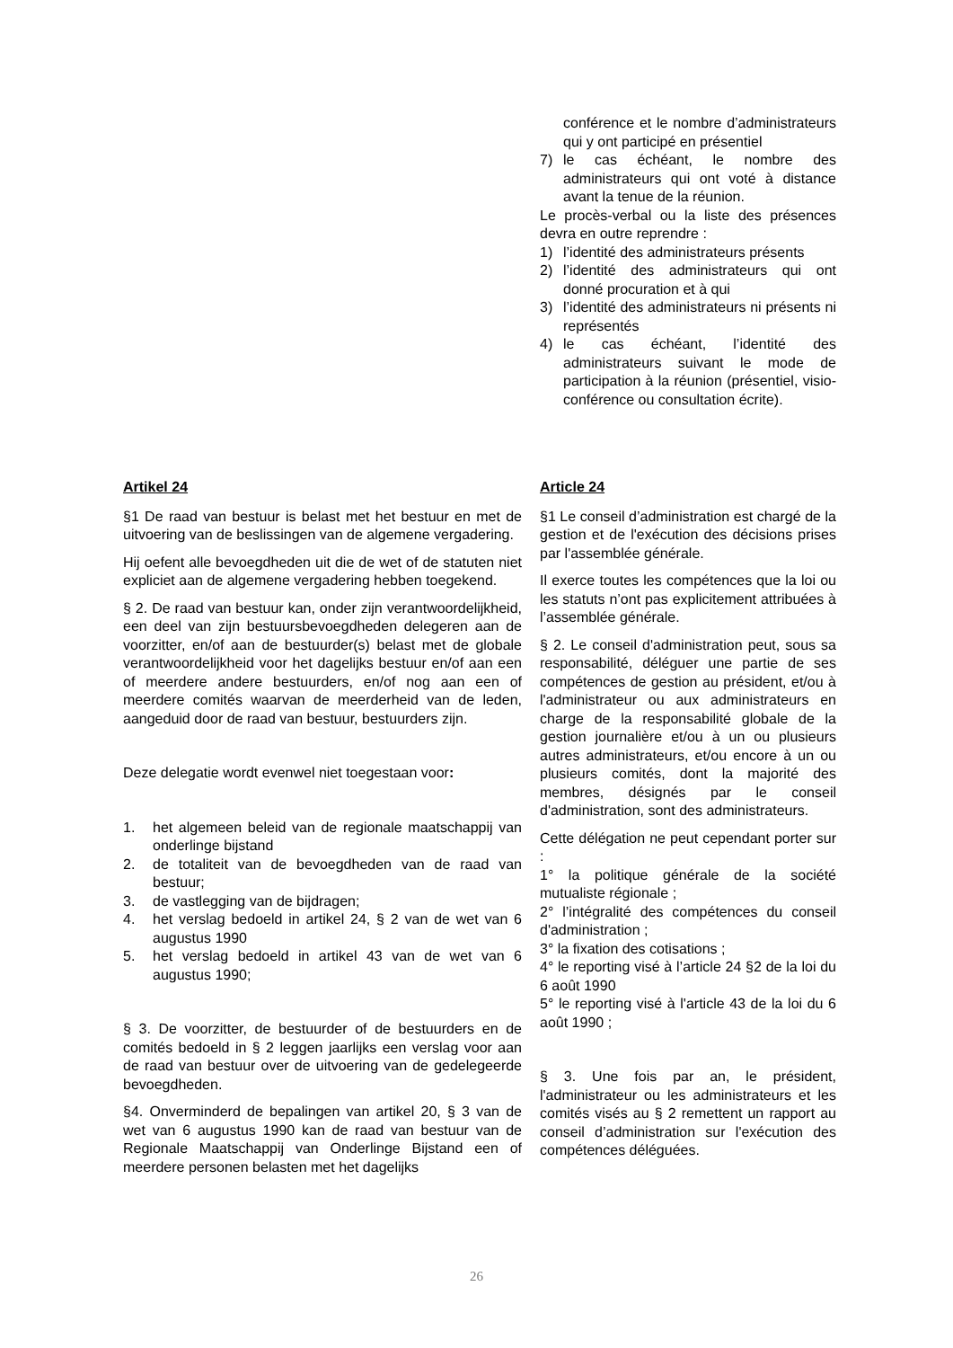conférence et le nombre d’administrateurs qui y ont participé en présentiel
7) le cas échéant, le nombre des administrateurs qui ont voté à distance avant la tenue de la réunion.
Le procès-verbal ou la liste des présences devra en outre reprendre :
1) l’identité des administrateurs présents
2) l’identité des administrateurs qui ont donné procuration et à qui
3) l’identité des administrateurs ni présents ni représentés
4) le cas échéant, l’identité des administrateurs suivant le mode de participation à la réunion (présentiel, visio-conférence ou consultation écrite).
Artikel 24
§1 De raad van bestuur is belast met het bestuur en met de uitvoering van de beslissingen van de algemene vergadering.
Hij oefent alle bevoegdheden uit die de wet of de statuten niet expliciet aan de algemene vergadering hebben toegekend.
§ 2. De raad van bestuur kan, onder zijn verantwoordelijkheid, een deel van zijn bestuursbevoegdheden delegeren aan de voorzitter, en/of aan de bestuurder(s) belast met de globale verantwoordelijkheid voor het dagelijks bestuur en/of aan een of meerdere andere bestuurders, en/of nog aan een of meerdere comités waarvan de meerderheid van de leden, aangeduid door de raad van bestuur, bestuurders zijn.
Deze delegatie wordt evenwel niet toegestaan voor:
1. het algemeen beleid van de regionale maatschappij van onderlinge bijstand
2. de totaliteit van de bevoegdheden van de raad van bestuur;
3. de vastlegging van de bijdragen;
4. het verslag bedoeld in artikel 24, § 2 van de wet van 6 augustus 1990
5. het verslag bedoeld in artikel 43 van de wet van 6 augustus 1990;
§ 3. De voorzitter, de bestuurder of de bestuurders en de comités bedoeld in § 2 leggen jaarlijks een verslag voor aan de raad van bestuur over de uitvoering van de gedelegeerde bevoegdheden.
§4. Onverminderd de bepalingen van artikel 20, § 3 van de wet van 6 augustus 1990 kan de raad van bestuur van de Regionale Maatschappij van Onderlinge Bijstand een of meerdere personen belasten met het dagelijks
Article 24
§1 Le conseil d’administration est chargé de la gestion et de l'exécution des décisions prises par l'assemblée générale.
Il exerce toutes les compétences que la loi ou les statuts n’ont pas explicitement attribuées à l’assemblée générale.
§ 2. Le conseil d'administration peut, sous sa responsabilité, déléguer une partie de ses compétences de gestion au président, et/ou à l'administrateur ou aux administrateurs en charge de la responsabilité globale de la gestion journalière et/ou à un ou plusieurs autres administrateurs, et/ou encore à un ou plusieurs comités, dont la majorité des membres, désignés par le conseil d'administration, sont des administrateurs.
Cette délégation ne peut cependant porter sur :
1° la politique générale de la société mutualiste régionale ;
2° l’intégralité des compétences du conseil d'administration ;
3° la fixation des cotisations ;
4° le reporting visé à l’article 24 §2 de la loi du 6 août 1990
5° le reporting visé à l'article 43 de la loi du 6 août 1990 ;
§ 3. Une fois par an, le président, l'administrateur ou les administrateurs et les comités visés au § 2 remettent un rapport au conseil d’administration sur l'exécution des compétences déléguées.
26